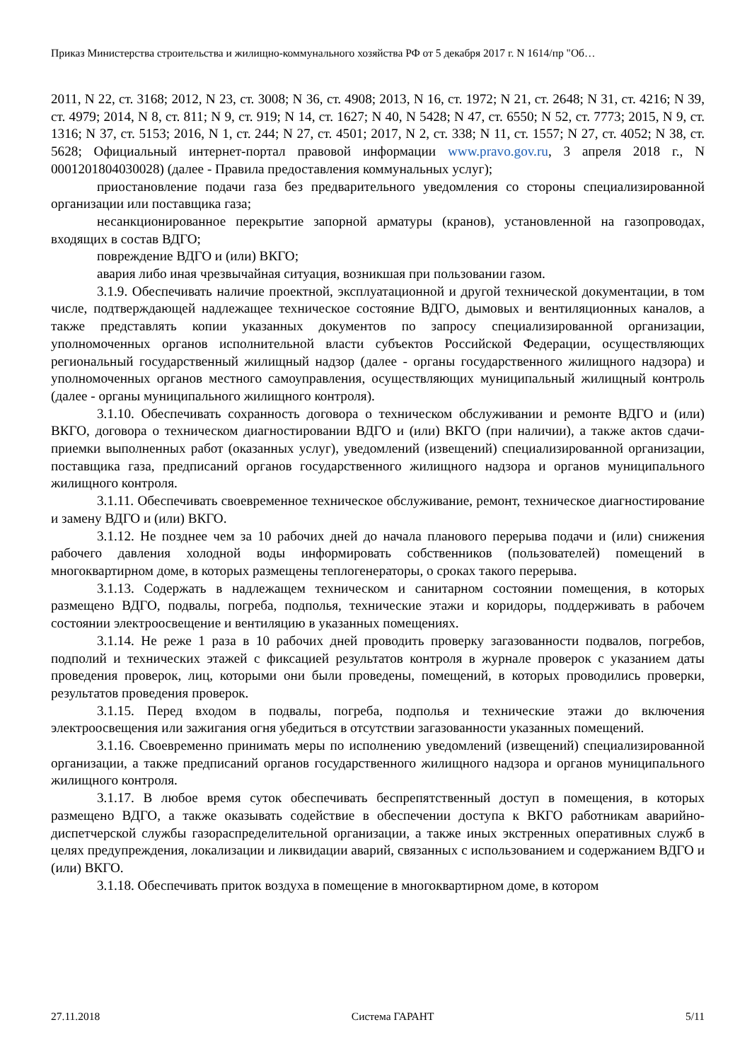Приказ Министерства строительства и жилищно-коммунального хозяйства РФ от 5 декабря 2017 г. N 1614/пр "Об…
2011, N 22, ст. 3168; 2012, N 23, ст. 3008; N 36, ст. 4908; 2013, N 16, ст. 1972; N 21, ст. 2648; N 31, ст. 4216; N 39, ст. 4979; 2014, N 8, ст. 811; N 9, ст. 919; N 14, ст. 1627; N 40, N 5428; N 47, ст. 6550; N 52, ст. 7773; 2015, N 9, ст. 1316; N 37, ст. 5153; 2016, N 1, ст. 244; N 27, ст. 4501; 2017, N 2, ст. 338; N 11, ст. 1557; N 27, ст. 4052; N 38, ст. 5628; Официальный интернет-портал правовой информации www.pravo.gov.ru, 3 апреля 2018 г., N 0001201804030028) (далее - Правила предоставления коммунальных услуг);
приостановление подачи газа без предварительного уведомления со стороны специализированной организации или поставщика газа;
несанкционированное перекрытие запорной арматуры (кранов), установленной на газопроводах, входящих в состав ВДГО;
повреждение ВДГО и (или) ВКГО;
авария либо иная чрезвычайная ситуация, возникшая при пользовании газом.
3.1.9. Обеспечивать наличие проектной, эксплуатационной и другой технической документации, в том числе, подтверждающей надлежащее техническое состояние ВДГО, дымовых и вентиляционных каналов, а также представлять копии указанных документов по запросу специализированной организации, уполномоченных органов исполнительной власти субъектов Российской Федерации, осуществляющих региональный государственный жилищный надзор (далее - органы государственного жилищного надзора) и уполномоченных органов местного самоуправления, осуществляющих муниципальный жилищный контроль (далее - органы муниципального жилищного контроля).
3.1.10. Обеспечивать сохранность договора о техническом обслуживании и ремонте ВДГО и (или) ВКГО, договора о техническом диагностировании ВДГО и (или) ВКГО (при наличии), а также актов сдачи-приемки выполненных работ (оказанных услуг), уведомлений (извещений) специализированной организации, поставщика газа, предписаний органов государственного жилищного надзора и органов муниципального жилищного контроля.
3.1.11. Обеспечивать своевременное техническое обслуживание, ремонт, техническое диагностирование и замену ВДГО и (или) ВКГО.
3.1.12. Не позднее чем за 10 рабочих дней до начала планового перерыва подачи и (или) снижения рабочего давления холодной воды информировать собственников (пользователей) помещений в многоквартирном доме, в которых размещены теплогенераторы, о сроках такого перерыва.
3.1.13. Содержать в надлежащем техническом и санитарном состоянии помещения, в которых размещено ВДГО, подвалы, погреба, подполья, технические этажи и коридоры, поддерживать в рабочем состоянии электроосвещение и вентиляцию в указанных помещениях.
3.1.14. Не реже 1 раза в 10 рабочих дней проводить проверку загазованности подвалов, погребов, подполий и технических этажей с фиксацией результатов контроля в журнале проверок с указанием даты проведения проверок, лиц, которыми они были проведены, помещений, в которых проводились проверки, результатов проведения проверок.
3.1.15. Перед входом в подвалы, погреба, подполья и технические этажи до включения электроосвещения или зажигания огня убедиться в отсутствии загазованности указанных помещений.
3.1.16. Своевременно принимать меры по исполнению уведомлений (извещений) специализированной организации, а также предписаний органов государственного жилищного надзора и органов муниципального жилищного контроля.
3.1.17. В любое время суток обеспечивать беспрепятственный доступ в помещения, в которых размещено ВДГО, а также оказывать содействие в обеспечении доступа к ВКГО работникам аварийно-диспетчерской службы газораспределительной организации, а также иных экстренных оперативных служб в целях предупреждения, локализации и ликвидации аварий, связанных с использованием и содержанием ВДГО и (или) ВКГО.
3.1.18. Обеспечивать приток воздуха в помещение в многоквартирном доме, в котором
27.11.2018 Система ГАРАНТ 5/11